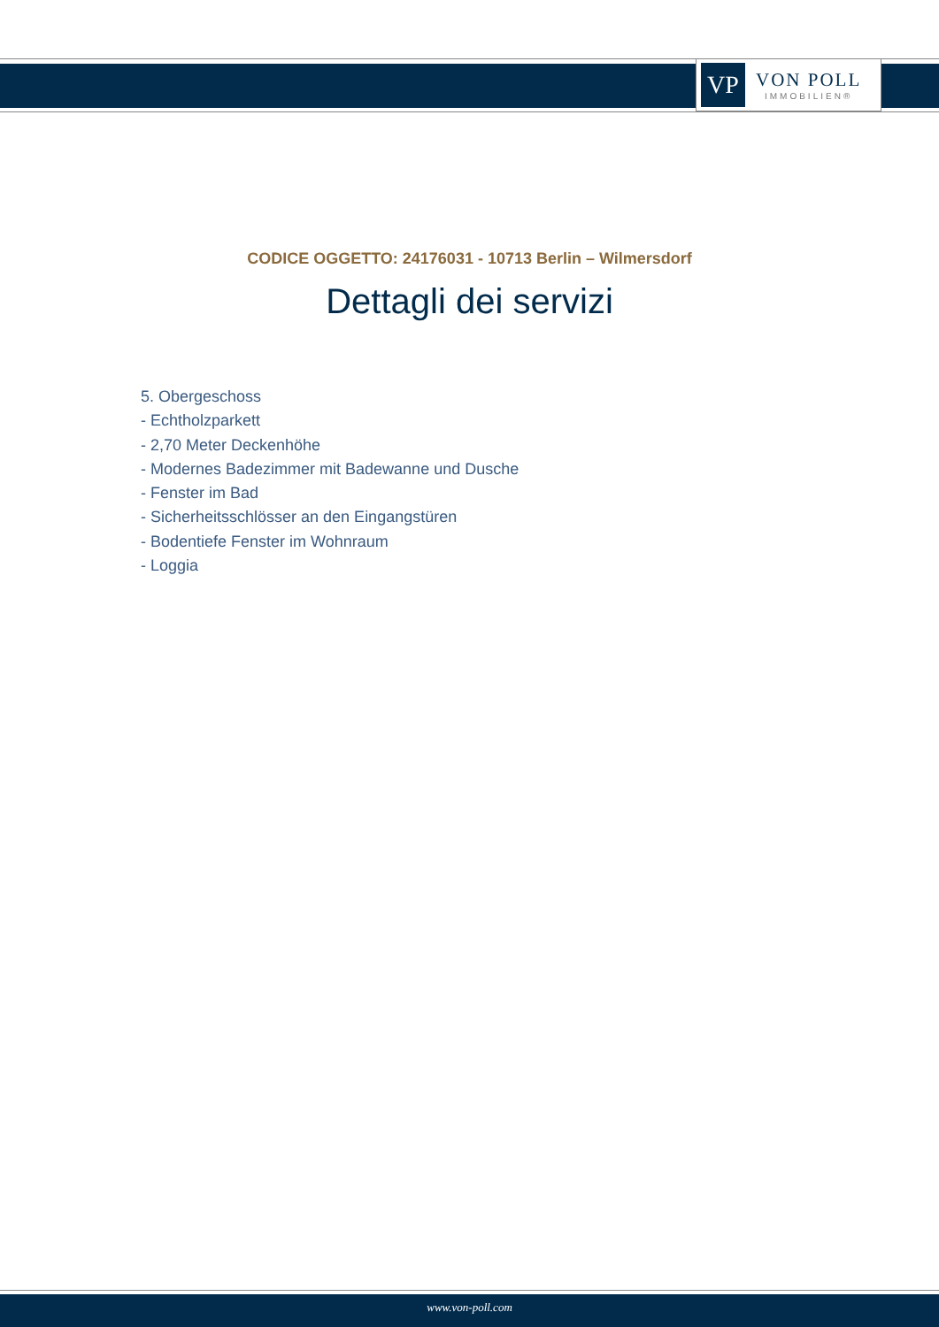VP
VON POLL
IMMOBILIEN®
CODICE OGGETTO: 24176031 - 10713 Berlin – Wilmersdorf
Dettagli dei servizi
5. Obergeschoss
- Echtholzparkett
- 2,70 Meter Deckenhöhe
- Modernes Badezimmer mit Badewanne und Dusche
- Fenster im Bad
- Sicherheitsschlösser an den Eingangstüren
- Bodentiefe Fenster im Wohnraum
- Loggia
www.von-poll.com